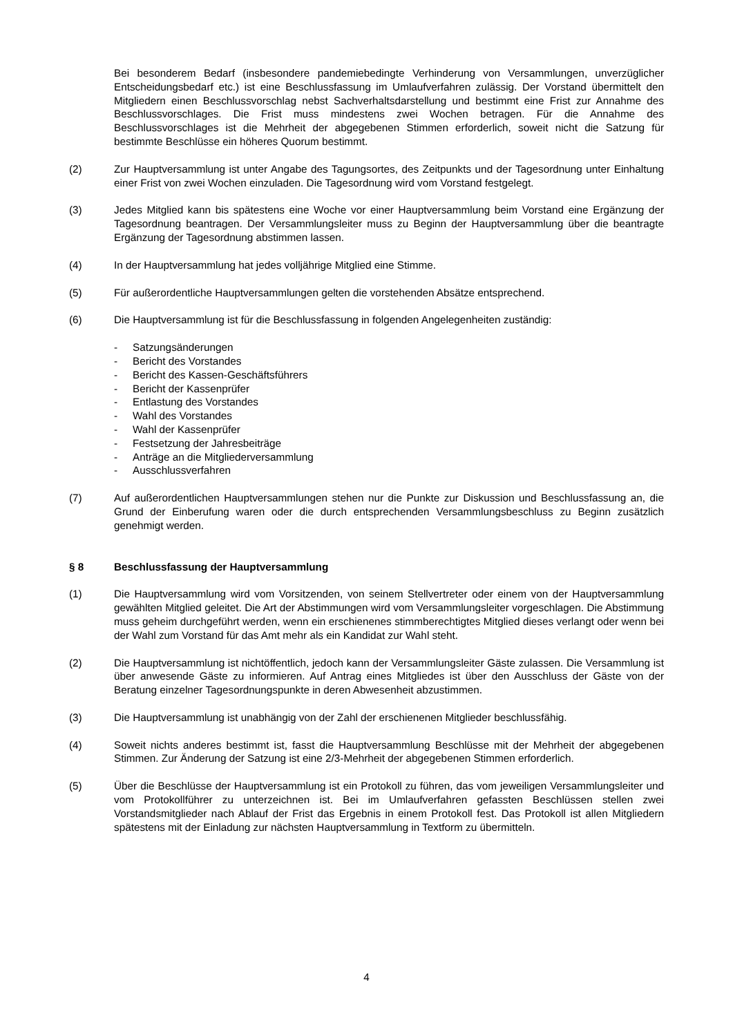Bei besonderem Bedarf (insbesondere pandemiebedingte Verhinderung von Versammlungen, unverzüglicher Entscheidungsbedarf etc.) ist eine Beschlussfassung im Umlaufverfahren zulässig. Der Vorstand übermittelt den Mitgliedern einen Beschlussvorschlag nebst Sachverhaltsdarstellung und bestimmt eine Frist zur Annahme des Beschlussvorschlages. Die Frist muss mindestens zwei Wochen betragen. Für die Annahme des Beschlussvorschlages ist die Mehrheit der abgegebenen Stimmen erforderlich, soweit nicht die Satzung für bestimmte Beschlüsse ein höheres Quorum bestimmt.
(2) Zur Hauptversammlung ist unter Angabe des Tagungsortes, des Zeitpunkts und der Tagesordnung unter Einhaltung einer Frist von zwei Wochen einzuladen. Die Tagesordnung wird vom Vorstand festgelegt.
(3) Jedes Mitglied kann bis spätestens eine Woche vor einer Hauptversammlung beim Vorstand eine Ergänzung der Tagesordnung beantragen. Der Versammlungsleiter muss zu Beginn der Hauptversammlung über die beantragte Ergänzung der Tagesordnung abstimmen lassen.
(4) In der Hauptversammlung hat jedes volljährige Mitglied eine Stimme.
(5) Für außerordentliche Hauptversammlungen gelten die vorstehenden Absätze entsprechend.
(6) Die Hauptversammlung ist für die Beschlussfassung in folgenden Angelegenheiten zuständig:
- Satzungsänderungen
- Bericht des Vorstandes
- Bericht des Kassen-Geschäftsführers
- Bericht der Kassenprüfer
- Entlastung des Vorstandes
- Wahl des Vorstandes
- Wahl der Kassenprüfer
- Festsetzung der Jahresbeiträge
- Anträge an die Mitgliederversammlung
- Ausschlussverfahren
(7) Auf außerordentlichen Hauptversammlungen stehen nur die Punkte zur Diskussion und Beschlussfassung an, die Grund der Einberufung waren oder die durch entsprechenden Versammlungsbeschluss zu Beginn zusätzlich genehmigt werden.
§ 8 Beschlussfassung der Hauptversammlung
(1) Die Hauptversammlung wird vom Vorsitzenden, von seinem Stellvertreter oder einem von der Hauptversammlung gewählten Mitglied geleitet. Die Art der Abstimmungen wird vom Versammlungsleiter vorgeschlagen. Die Abstimmung muss geheim durchgeführt werden, wenn ein erschienenes stimmberechtigtes Mitglied dieses verlangt oder wenn bei der Wahl zum Vorstand für das Amt mehr als ein Kandidat zur Wahl steht.
(2) Die Hauptversammlung ist nichtöffentlich, jedoch kann der Versammlungsleiter Gäste zulassen. Die Versammlung ist über anwesende Gäste zu informieren. Auf Antrag eines Mitgliedes ist über den Ausschluss der Gäste von der Beratung einzelner Tagesordnungspunkte in deren Abwesenheit abzustimmen.
(3) Die Hauptversammlung ist unabhängig von der Zahl der erschienenen Mitglieder beschlussfähig.
(4) Soweit nichts anderes bestimmt ist, fasst die Hauptversammlung Beschlüsse mit der Mehrheit der abgegebenen Stimmen. Zur Änderung der Satzung ist eine 2/3-Mehrheit der abgegebenen Stimmen erforderlich.
(5) Über die Beschlüsse der Hauptversammlung ist ein Protokoll zu führen, das vom jeweiligen Versammlungsleiter und vom Protokollführer zu unterzeichnen ist. Bei im Umlaufverfahren gefassten Beschlüssen stellen zwei Vorstandsmitglieder nach Ablauf der Frist das Ergebnis in einem Protokoll fest. Das Protokoll ist allen Mitgliedern spätestens mit der Einladung zur nächsten Hauptversammlung in Textform zu übermitteln.
4